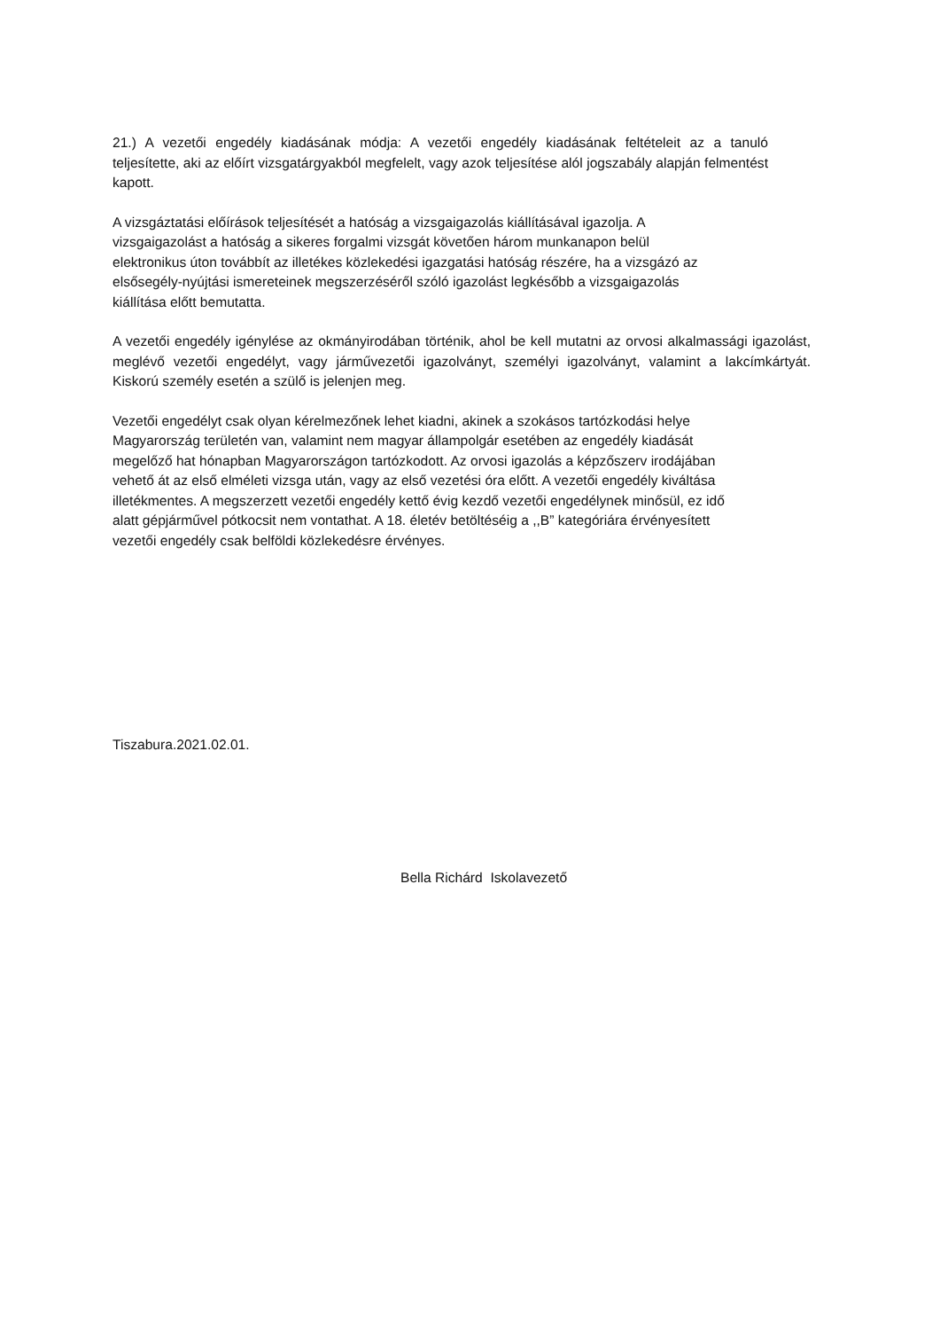21.) A vezetői engedély kiadásának módja: A vezetői engedély kiadásának feltételeit az a tanuló teljesítette, aki az előírt vizsgatárgyakból megfelelt, vagy azok teljesítése alól jogszabály alapján felmentést kapott.
A vizsgáztatási előírások teljesítését a hatóság a vizsgaigazolás kiállításával igazolja. A
vizsgaigazolást a hatóság a sikeres forgalmi vizsgát követően három munkanapon belül
elektronikus úton továbbít az illetékes közlekedési igazgatási hatóság részére, ha a vizsgázó az
elsősegély-nyújtási ismereteinek megszerzéséről szóló igazolást legkésőbb a vizsgaigazolás
kiállítása előtt bemutatta.
A vezetői engedély igénylése az okmányirodában történik, ahol be kell mutatni az orvosi alkalmassági igazolást, meglévő vezetői engedélyt, vagy járművezetői igazolványt, személyi igazolványt, valamint a lakcímkártyát. Kiskorú személy esetén a szülő is jelenjen meg.
Vezetői engedélyt csak olyan kérelmezőnek lehet kiadni, akinek a szokásos tartózkodási helye
Magyarország területén van, valamint nem magyar állampolgár esetében az engedély kiadását
megelőző hat hónapban Magyarországon tartózkodott. Az orvosi igazolás a képzőszerv irodájában
vehető át az első elméleti vizsga után, vagy az első vezetési óra előtt. A vezetői engedély kiváltása
illetékmentes. A megszerzett vezetői engedély kettő évig kezdő vezetői engedélynek minősül, ez idő
alatt gépjárművel pótkocsit nem vontathat. A 18. életév betöltéséig a ,,B” kategóriára érvényesített
vezetői engedély csak belföldi közlekedésre érvényes.
Tiszabura.2021.02.01.
Bella Richárd Iskolavezető